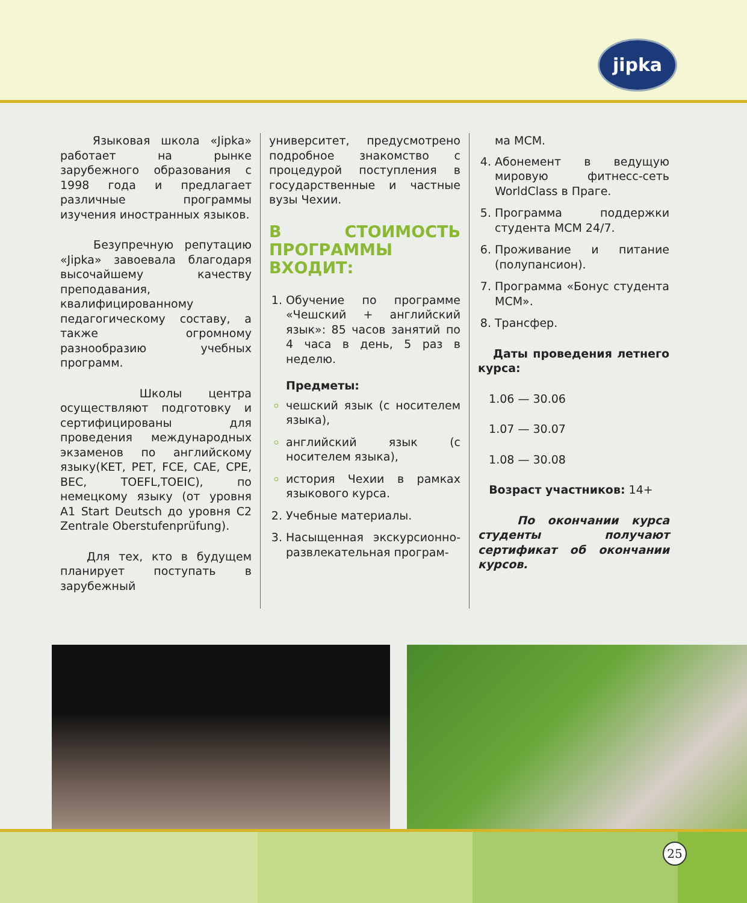jipka
Языковая школа «Jipka» работает на рынке зарубежного образования с 1998 года и предлагает различные программы изучения иностранных языков.
Безупречную репутацию «Jipka» завоевала благодаря высочайшему качеству преподавания, квалифицированному педагогическому составу, а также огромному разнообразию учебных программ.
Школы центра осуществляют подготовку и сертифицированы для проведения международных экзаменов по английскому языку(KET, PET, FCE, CAE, CPE, BEC, TOEFL,TOEIC), по немецкому языку (от уровня A1 Start Deutsch до уровня C2 Zentrale Oberstufenprüfung).
Для тех, кто в будущем планирует поступать в зарубежный
университет, предусмотрено подробное знакомство с процедурой поступления в государственные и частные вузы Чехии.
В СТОИМОСТЬ ПРОГРАММЫ ВХОДИТ:
1. Обучение по программе «Чешский + английский язык»: 85 часов занятий по 4 часа в день, 5 раз в неделю.
Предметы:
чешский язык (с носителем языка),
английский язык (с носителем языка),
история Чехии в рамках языкового курса.
2. Учебные материалы.
3. Насыщенная экскурсионно-развлекательная програм-
ма MCM.
4. Абонемент в ведущую мировую фитнесс-сеть WorldClass в Праге.
5. Программа поддержки студента MCM 24/7.
6. Проживание и питание (полупансион).
7. Программа «Бонус студента MCM».
8. Трансфер.
Даты проведения летнего курса:
1.06 — 30.06
1.07 — 30.07
1.08 — 30.08
Возраст участников: 14+
По окончании курса студенты получают сертификат об окончании курсов.
25